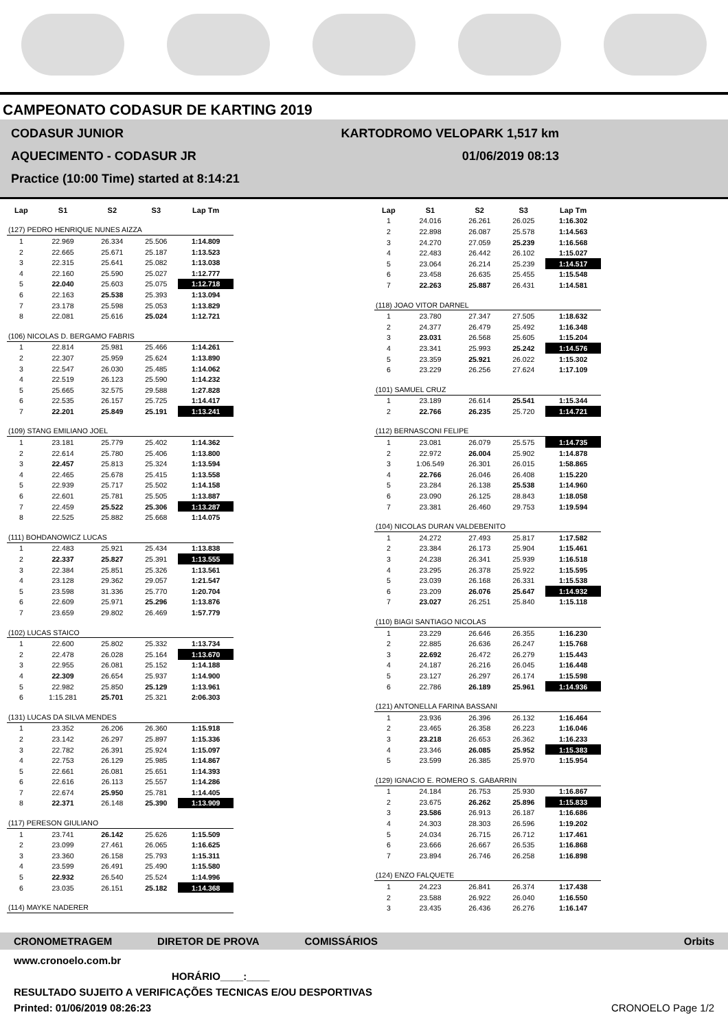CAMPEONATO CODASUR DE KARTING 2019
CODASUR JUNIOR
AQUECIMENTO - CODASUR JR
Practice (10:00 Time) started at 8:14:21
KARTODROMO VELOPARK 1,517 km
01/06/2019 08:13
| Lap | S1 | S2 | S3 | Lap Tm |
| --- | --- | --- | --- | --- |
| (127) PEDRO HENRIQUE NUNES AIZZA | | | | |
| 1 | 22.969 | 26.334 | 25.506 | 1:14.809 |
| 2 | 22.665 | 25.671 | 25.187 | 1:13.523 |
| 3 | 22.315 | 25.641 | 25.082 | 1:13.038 |
| 4 | 22.160 | 25.590 | 25.027 | 1:12.777 |
| 5 | 22.040 | 25.603 | 25.075 | 1:12.718 |
| 6 | 22.163 | 25.538 | 25.393 | 1:13.094 |
| 7 | 23.178 | 25.598 | 25.053 | 1:13.829 |
| 8 | 22.081 | 25.616 | 25.024 | 1:12.721 |
| (106) NICOLAS D. BERGAMO FABRIS | | | | |
| 1 | 22.814 | 25.981 | 25.466 | 1:14.261 |
| 2 | 22.307 | 25.959 | 25.624 | 1:13.890 |
| 3 | 22.547 | 26.030 | 25.485 | 1:14.062 |
| 4 | 22.519 | 26.123 | 25.590 | 1:14.232 |
| 5 | 25.665 | 32.575 | 29.588 | 1:27.828 |
| 6 | 22.535 | 26.157 | 25.725 | 1:14.417 |
| 7 | 22.201 | 25.849 | 25.191 | 1:13.241 |
| (109) STANG EMILIANO JOEL | | | | |
| 1 | 23.181 | 25.779 | 25.402 | 1:14.362 |
| 2 | 22.614 | 25.780 | 25.406 | 1:13.800 |
| 3 | 22.457 | 25.813 | 25.324 | 1:13.594 |
| 4 | 22.465 | 25.678 | 25.415 | 1:13.558 |
| 5 | 22.939 | 25.717 | 25.502 | 1:14.158 |
| 6 | 22.601 | 25.781 | 25.505 | 1:13.887 |
| 7 | 22.459 | 25.522 | 25.306 | 1:13.287 |
| 8 | 22.525 | 25.882 | 25.668 | 1:14.075 |
| (111) BOHDANOWICZ LUCAS | | | | |
| 1 | 22.483 | 25.921 | 25.434 | 1:13.838 |
| 2 | 22.337 | 25.827 | 25.391 | 1:13.555 |
| 3 | 22.384 | 25.851 | 25.326 | 1:13.561 |
| 4 | 23.128 | 29.362 | 29.057 | 1:21.547 |
| 5 | 23.598 | 31.336 | 25.770 | 1:20.704 |
| 6 | 22.609 | 25.971 | 25.296 | 1:13.876 |
| 7 | 23.659 | 29.802 | 26.469 | 1:57.779 |
| (102) LUCAS STAICO | | | | |
| 1 | 22.600 | 25.802 | 25.332 | 1:13.734 |
| 2 | 22.478 | 26.028 | 25.164 | 1:13.670 |
| 3 | 22.955 | 26.081 | 25.152 | 1:14.188 |
| 4 | 22.309 | 26.654 | 25.937 | 1:14.900 |
| 5 | 22.982 | 25.850 | 25.129 | 1:13.961 |
| 6 | 1:15.281 | 25.701 | 25.321 | 2:06.303 |
| (131) LUCAS DA SILVA MENDES | | | | |
| 1 | 23.352 | 26.206 | 26.360 | 1:15.918 |
| 2 | 23.142 | 26.297 | 25.897 | 1:15.336 |
| 3 | 22.782 | 26.391 | 25.924 | 1:15.097 |
| 4 | 22.753 | 26.129 | 25.985 | 1:14.867 |
| 5 | 22.661 | 26.081 | 25.651 | 1:14.393 |
| 6 | 22.616 | 26.113 | 25.557 | 1:14.286 |
| 7 | 22.674 | 25.950 | 25.781 | 1:14.405 |
| 8 | 22.371 | 26.148 | 25.390 | 1:13.909 |
| (117) PERESON GIULIANO | | | | |
| 1 | 23.741 | 26.142 | 25.626 | 1:15.509 |
| 2 | 23.099 | 27.461 | 26.065 | 1:16.625 |
| 3 | 23.360 | 26.158 | 25.793 | 1:15.311 |
| 4 | 23.599 | 26.491 | 25.490 | 1:15.580 |
| 5 | 22.932 | 26.540 | 25.524 | 1:14.996 |
| 6 | 23.035 | 26.151 | 25.182 | 1:14.368 |
| (114) MAYKE NADERER | | | | |
| Lap | S1 | S2 | S3 | Lap Tm |
| --- | --- | --- | --- | --- |
| 1 | 24.016 | 26.261 | 26.025 | 1:16.302 |
| 2 | 22.898 | 26.087 | 25.578 | 1:14.563 |
| 3 | 24.270 | 27.059 | 25.239 | 1:16.568 |
| 4 | 22.483 | 26.442 | 26.102 | 1:15.027 |
| 5 | 23.064 | 26.214 | 25.239 | 1:14.517 |
| 6 | 23.458 | 26.635 | 25.455 | 1:15.548 |
| 7 | 22.263 | 25.887 | 26.431 | 1:14.581 |
| (118) JOAO VITOR DARNEL | | | | |
| 1 | 23.780 | 27.347 | 27.505 | 1:18.632 |
| 2 | 24.377 | 26.479 | 25.492 | 1:16.348 |
| 3 | 23.031 | 26.568 | 25.605 | 1:15.204 |
| 4 | 23.341 | 25.993 | 25.242 | 1:14.576 |
| 5 | 23.359 | 25.921 | 26.022 | 1:15.302 |
| 6 | 23.229 | 26.256 | 27.624 | 1:17.109 |
| (101) SAMUEL CRUZ | | | | |
| 1 | 23.189 | 26.614 | 25.541 | 1:15.344 |
| 2 | 22.766 | 26.235 | 25.720 | 1:14.721 |
| (112) BERNASCONI FELIPE | | | | |
| 1 | 23.081 | 26.079 | 25.575 | 1:14.735 |
| 2 | 22.972 | 26.004 | 25.902 | 1:14.878 |
| 3 | 1:06.549 | 26.301 | 26.015 | 1:58.865 |
| 4 | 22.766 | 26.046 | 26.408 | 1:15.220 |
| 5 | 23.284 | 26.138 | 25.538 | 1:14.960 |
| 6 | 23.090 | 26.125 | 28.843 | 1:18.058 |
| 7 | 23.381 | 26.460 | 29.753 | 1:19.594 |
| (104) NICOLAS DURAN VALDEBENITO | | | | |
| 1 | 24.272 | 27.493 | 25.817 | 1:17.582 |
| 2 | 23.384 | 26.173 | 25.904 | 1:15.461 |
| 3 | 24.238 | 26.341 | 25.939 | 1:16.518 |
| 4 | 23.295 | 26.378 | 25.922 | 1:15.595 |
| 5 | 23.039 | 26.168 | 26.331 | 1:15.538 |
| 6 | 23.209 | 26.076 | 25.647 | 1:14.932 |
| 7 | 23.027 | 26.251 | 25.840 | 1:15.118 |
| (110) BIAGI SANTIAGO NICOLAS | | | | |
| 1 | 23.229 | 26.646 | 26.355 | 1:16.230 |
| 2 | 22.885 | 26.636 | 26.247 | 1:15.768 |
| 3 | 22.692 | 26.472 | 26.279 | 1:15.443 |
| 4 | 24.187 | 26.216 | 26.045 | 1:16.448 |
| 5 | 23.127 | 26.297 | 26.174 | 1:15.598 |
| 6 | 22.786 | 26.189 | 25.961 | 1:14.936 |
| (121) ANTONELLA FARINA BASSANI | | | | |
| 1 | 23.936 | 26.396 | 26.132 | 1:16.464 |
| 2 | 23.465 | 26.358 | 26.223 | 1:16.046 |
| 3 | 23.218 | 26.653 | 26.362 | 1:16.233 |
| 4 | 23.346 | 26.085 | 25.952 | 1:15.383 |
| 5 | 23.599 | 26.385 | 25.970 | 1:15.954 |
| (129) IGNACIO E. ROMERO S. GABARRIN | | | | |
| 1 | 24.184 | 26.753 | 25.930 | 1:16.867 |
| 2 | 23.675 | 26.262 | 25.896 | 1:15.833 |
| 3 | 23.586 | 26.913 | 26.187 | 1:16.686 |
| 4 | 24.303 | 28.303 | 26.596 | 1:19.202 |
| 5 | 24.034 | 26.715 | 26.712 | 1:17.461 |
| 6 | 23.666 | 26.667 | 26.535 | 1:16.868 |
| 7 | 23.894 | 26.746 | 26.258 | 1:16.898 |
| (124) ENZO FALQUETE | | | | |
| 1 | 24.223 | 26.841 | 26.374 | 1:17.438 |
| 2 | 23.588 | 26.922 | 26.040 | 1:16.550 |
| 3 | 23.435 | 26.436 | 26.276 | 1:16.147 |
CRONOMETRAGEM DIRETOR DE PROVA COMISSÁRIOS Orbits
www.cronoelo.com.br
HORÁRIO____:____
RESULTADO SUJEITO A VERIFICAÇÕES TECNICAS E/OU DESPORTIVAS
Printed: 01/06/2019 08:26:23 CRONOELO Page 1/2